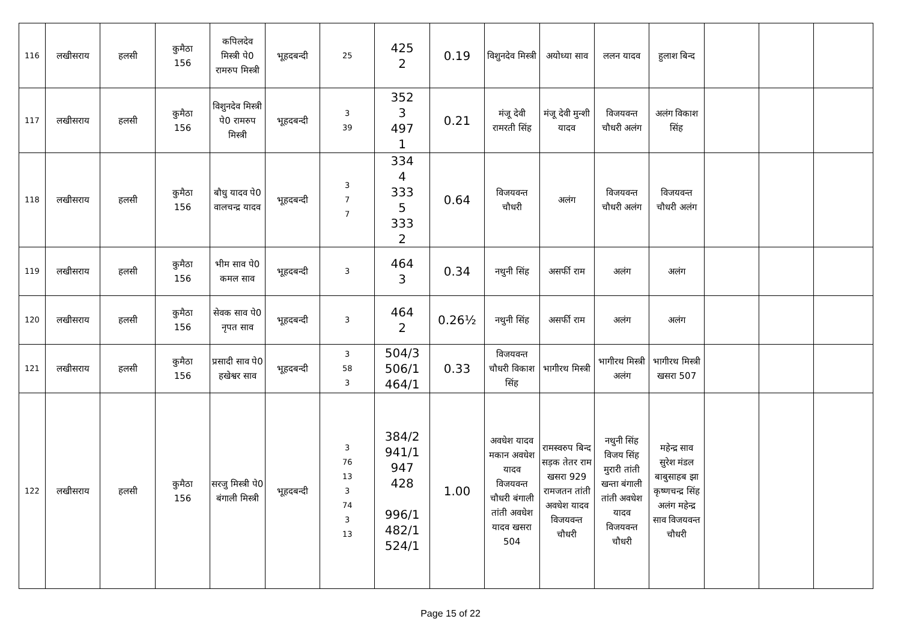| 116 | लखीसराय | हलसी | कुमैठा 156 | कपिलदेव मिस्त्री पे0 रामरुप मिस्त्री | भूहदबन्दी | 25 | 425 2 | 0.19 | विशुनदेव मिस्त्री | अयोध्या साव | ललन यादव | हुलाश बिन्द | | | |
| 117 | लखीसराय | हलसी | कुमैठा 156 | विशुनदेव मिस्त्री पे0 रामरुप मिस्त्री | भूहदबन्दी | 3 39 | 352 3 497 1 | 0.21 | मंजू देवी रामरती सिंह | मंजू देवी मुन्शी यादव | विजयवन्त चौधरी अलंग | अलंग विकाश सिंह | | | |
| 118 | लखीसराय | हलसी | कुमैठा 156 | बौधु यादव पे0 वालचन्द्र यादव | भूहदबन्दी | 3 7 7 | 334 4 333 5 333 2 | 0.64 | विजयवन्त चौधरी | अलंग | विजयवन्त चौधरी अलंग | विजयवन्त चौधरी अलंग | | | |
| 119 | लखीसराय | हलसी | कुमैठा 156 | भीम साव पे0 कमल साव | भूहदबन्दी | 3 | 464 3 | 0.34 | नथुनी सिंह | असर्फी राम | अलंग | अलंग | | | |
| 120 | लखीसराय | हलसी | कुमैठा 156 | सेवक साव पे0 नृपत साव | भूहदबन्दी | 3 | 464 2 | 0.26½ | नथुनी सिंह | असर्फी राम | अलंग | अलंग | | | |
| 121 | लखीसराय | हलसी | कुमैठा 156 | प्रसादी साव पे0 हखेश्वर साव | भूहदबन्दी | 3 58 3 | 504/3 506/1 464/1 | 0.33 | विजयवन्त चौधरी विकाश सिंह | भागीरथ मिस्त्री | भागीरथ मिस्त्री अलंग | भागीरथ मिस्त्री खसरा 507 | | | |
| 122 | लखीसराय | हलसी | कुमैठा 156 | सरजु मिस्त्री पे0 बंगाली मिस्त्री | भूहदबन्दी | 3 76 13 3 74 3 13 | 384/2 941/1 947 428 996/1 482/1 524/1 | 1.00 | अवधेश यादव मकान अवधेश यादव विजयवन्त चौधरी बंगाली तांती अवधेश यादव खसरा 504 | रामस्वरुप बिन्द सड़क तेतर राम खसरा 929 रामजतन तांती अवधेश यादव विजयवन्त चौधरी | नथुनी सिंह विजय सिंह मुरारी तांती खन्ता बंगाली तांती अवधेश यादव विजयवन्त चौधरी | महेन्द्र साव सुरेश मंडल बाबुसाहब झा कृष्णचन्द्र सिंह अलंग महेन्द्र साव विजयवन्त चौधरी | | | |
Page 15 of 22